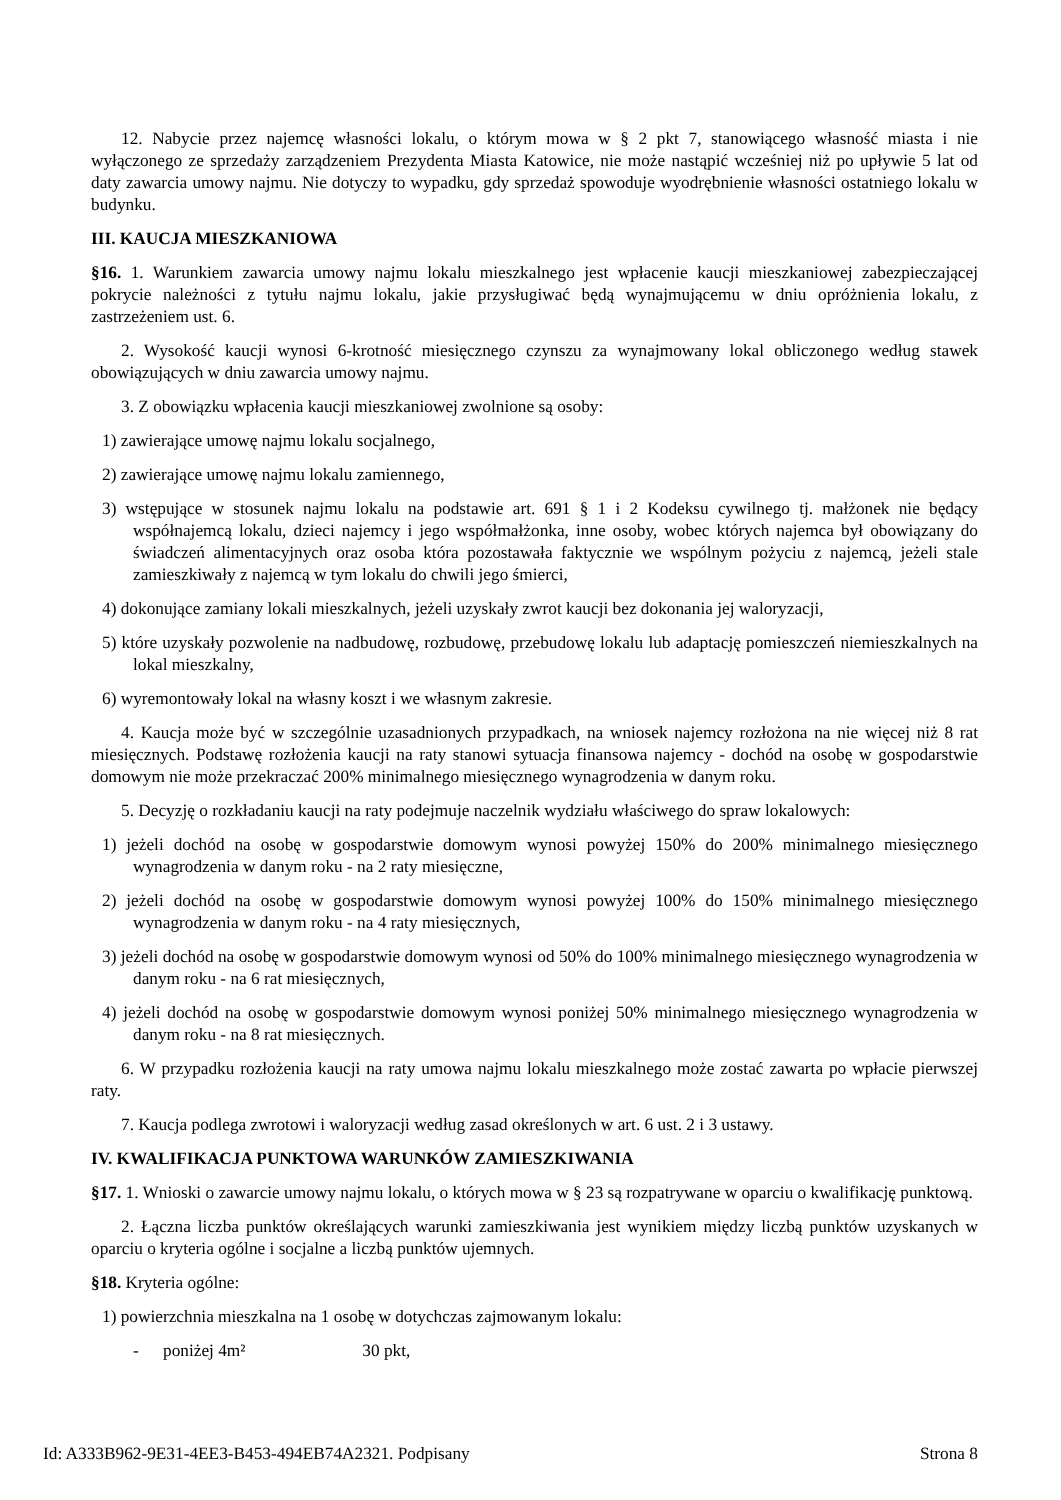12. Nabycie przez najemcę własności lokalu, o którym mowa w § 2 pkt 7, stanowiącego własność miasta i nie wyłączonego ze sprzedaży zarządzeniem Prezydenta Miasta Katowice, nie może nastąpić wcześniej niż po upływie 5 lat od daty zawarcia umowy najmu. Nie dotyczy to wypadku, gdy sprzedaż spowoduje wyodrębnienie własności ostatniego lokalu w budynku.
III. KAUCJA MIESZKANIOWA
§16. 1. Warunkiem zawarcia umowy najmu lokalu mieszkalnego jest wpłacenie kaucji mieszkaniowej zabezpieczającej pokrycie należności z tytułu najmu lokalu, jakie przysługiwać będą wynajmującemu w dniu opróżnienia lokalu, z zastrzeżeniem ust. 6.
2. Wysokość kaucji wynosi 6-krotność miesięcznego czynszu za wynajmowany lokal obliczonego według stawek obowiązujących w dniu zawarcia umowy najmu.
3. Z obowiązku wpłacenia kaucji mieszkaniowej zwolnione są osoby:
1) zawierające umowę najmu lokalu socjalnego,
2) zawierające umowę najmu lokalu zamiennego,
3) wstępujące w stosunek najmu lokalu na podstawie art. 691 § 1 i 2 Kodeksu cywilnego tj. małżonek nie będący współnajemcą lokalu, dzieci najemcy i jego współmałżonka, inne osoby, wobec których najemca był obowiązany do świadczeń alimentacyjnych oraz osoba która pozostawała faktycznie we wspólnym pożyciu z najemcą, jeżeli stale zamieszkiwały z najemcą w tym lokalu do chwili jego śmierci,
4) dokonujące zamiany lokali mieszkalnych, jeżeli uzyskały zwrot kaucji bez dokonania jej waloryzacji,
5) które uzyskały pozwolenie na nadbudowę, rozbudowę, przebudowę lokalu lub adaptację pomieszczeń niemieszkalnych na lokal mieszkalny,
6) wyremontowały lokal na własny koszt i we własnym zakresie.
4. Kaucja może być w szczególnie uzasadnionych przypadkach, na wniosek najemcy rozłożona na nie więcej niż 8 rat miesięcznych. Podstawę rozłożenia kaucji na raty stanowi sytuacja finansowa najemcy - dochód na osobę w gospodarstwie domowym nie może przekraczać 200% minimalnego miesięcznego wynagrodzenia w danym roku.
5. Decyzję o rozkładaniu kaucji na raty podejmuje naczelnik wydziału właściwego do spraw lokalowych:
1) jeżeli dochód na osobę w gospodarstwie domowym wynosi powyżej 150% do 200% minimalnego miesięcznego wynagrodzenia w danym roku - na 2 raty miesięczne,
2) jeżeli dochód na osobę w gospodarstwie domowym wynosi powyżej 100% do 150% minimalnego miesięcznego wynagrodzenia w danym roku - na 4 raty miesięcznych,
3) jeżeli dochód na osobę w gospodarstwie domowym wynosi od 50% do 100% minimalnego miesięcznego wynagrodzenia w danym roku - na 6 rat miesięcznych,
4) jeżeli dochód na osobę w gospodarstwie domowym wynosi poniżej 50% minimalnego miesięcznego wynagrodzenia w danym roku - na 8 rat miesięcznych.
6. W przypadku rozłożenia kaucji na raty umowa najmu lokalu mieszkalnego może zostać zawarta po wpłacie pierwszej raty.
7. Kaucja podlega zwrotowi i waloryzacji według zasad określonych w art. 6 ust. 2 i 3 ustawy.
IV. KWALIFIKACJA PUNKTOWA WARUNKÓW ZAMIESZKIWANIA
§17. 1. Wnioski o zawarcie umowy najmu lokalu, o których mowa w § 23 są rozpatrywane w oparciu o kwalifikację punktową.
2. Łączna liczba punktów określających warunki zamieszkiwania jest wynikiem między liczbą punktów uzyskanych w oparciu o kryteria ogólne i socjalne a liczbą punktów ujemnych.
§18. Kryteria ogólne:
1) powierzchnia mieszkalna na 1 osobę w dotychczas zajmowanym lokalu:
- poniżej 4m² 30 pkt,
Id: A333B962-9E31-4EE3-B453-494EB74A2321. Podpisany Strona 8